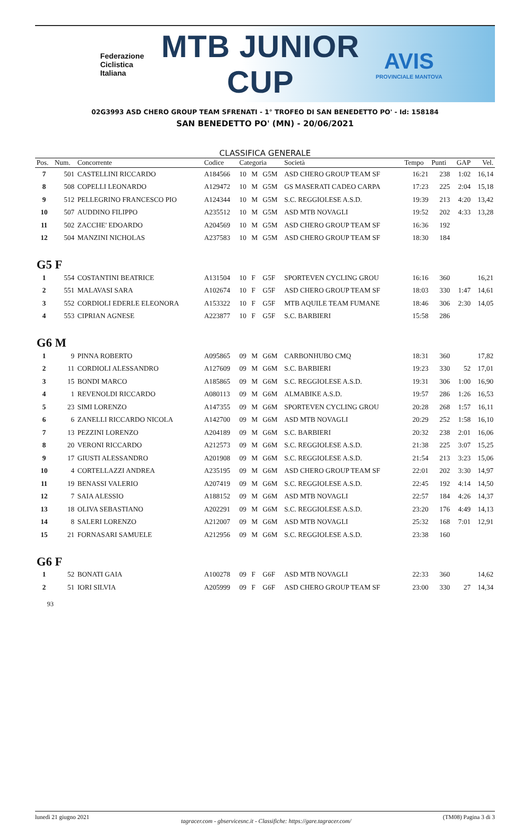Federazione
Ciclistica
Italiana
MTB JUNIOR CUP
AVIS
PROVINCIALE MANTOVA
02G3993 ASD CHERO GROUP TEAM SFRENATI - 1° TROFEO DI SAN BENEDETTO PO' - Id: 158184
SAN BENEDETTO PO' (MN) - 20/06/2021
CLASSIFICA GENERALE
| Pos. | Num. | Concorrente | Codice | Categoria | | | Società | Tempo | Punti | GAP | Vel. |
| --- | --- | --- | --- | --- | --- | --- | --- | --- | --- | --- | --- |
| 7 | 501 | CASTELLINI RICCARDO | A184566 | 10 | M | G5M | ASD CHERO GROUP TEAM SF | 16:21 | 238 | 1:02 | 16,14 |
| 8 | 508 | COPELLI LEONARDO | A129472 | 10 | M | G5M | GS MASERATI CADEO CARPA | 17:23 | 225 | 2:04 | 15,18 |
| 9 | 512 | PELLEGRINO FRANCESCO PIO | A124344 | 10 | M | G5M | S.C. REGGIOLESE A.S.D. | 19:39 | 213 | 4:20 | 13,42 |
| 10 | 507 | AUDDINO FILIPPO | A235512 | 10 | M | G5M | ASD MTB NOVAGLI | 19:52 | 202 | 4:33 | 13,28 |
| 11 | 502 | ZACCHE' EDOARDO | A204569 | 10 | M | G5M | ASD CHERO GROUP TEAM SF | 16:36 | 192 | | |
| 12 | 504 | MANZINI NICHOLAS | A237583 | 10 | M | G5M | ASD CHERO GROUP TEAM SF | 18:30 | 184 | | |
| G5 F | | | | | | | | | | | |
| 1 | 554 | COSTANTINI BEATRICE | A131504 | 10 | F | G5F | SPORTEVEN CYCLING GROU | 16:16 | 360 | | 16,21 |
| 2 | 551 | MALAVASI SARA | A102674 | 10 | F | G5F | ASD CHERO GROUP TEAM SF | 18:03 | 330 | 1:47 | 14,61 |
| 3 | 552 | CORDIOLI EDERLE ELEONORA | A153322 | 10 | F | G5F | MTB AQUILE TEAM FUMANE | 18:46 | 306 | 2:30 | 14,05 |
| 4 | 553 | CIPRIAN AGNESE | A223877 | 10 | F | G5F | S.C. BARBIERI | 15:58 | 286 | | |
| G6 M | | | | | | | | | | | |
| 1 | 9 | PINNA ROBERTO | A095865 | 09 | M | G6M | CARBONHUBO CMQ | 18:31 | 360 | | 17,82 |
| 2 | 11 | CORDIOLI ALESSANDRO | A127609 | 09 | M | G6M | S.C. BARBIERI | 19:23 | 330 | 52 | 17,01 |
| 3 | 15 | BONDI MARCO | A185865 | 09 | M | G6M | S.C. REGGIOLESE A.S.D. | 19:31 | 306 | 1:00 | 16,90 |
| 4 | 1 | REVENOLDI RICCARDO | A080113 | 09 | M | G6M | ALMABIKE A.S.D. | 19:57 | 286 | 1:26 | 16,53 |
| 5 | 23 | SIMI LORENZO | A147355 | 09 | M | G6M | SPORTEVEN CYCLING GROU | 20:28 | 268 | 1:57 | 16,11 |
| 6 | 6 | ZANELLI RICCARDO NICOLA | A142700 | 09 | M | G6M | ASD MTB NOVAGLI | 20:29 | 252 | 1:58 | 16,10 |
| 7 | 13 | PEZZINI LORENZO | A204189 | 09 | M | G6M | S.C. BARBIERI | 20:32 | 238 | 2:01 | 16,06 |
| 8 | 20 | VERONI RICCARDO | A212573 | 09 | M | G6M | S.C. REGGIOLESE A.S.D. | 21:38 | 225 | 3:07 | 15,25 |
| 9 | 17 | GIUSTI ALESSANDRO | A201908 | 09 | M | G6M | S.C. REGGIOLESE A.S.D. | 21:54 | 213 | 3:23 | 15,06 |
| 10 | 4 | CORTELLAZZI ANDREA | A235195 | 09 | M | G6M | ASD CHERO GROUP TEAM SF | 22:01 | 202 | 3:30 | 14,97 |
| 11 | 19 | BENASSI VALERIO | A207419 | 09 | M | G6M | S.C. REGGIOLESE A.S.D. | 22:45 | 192 | 4:14 | 14,50 |
| 12 | 7 | SAIA ALESSIO | A188152 | 09 | M | G6M | ASD MTB NOVAGLI | 22:57 | 184 | 4:26 | 14,37 |
| 13 | 18 | OLIVA SEBASTIANO | A202291 | 09 | M | G6M | S.C. REGGIOLESE A.S.D. | 23:20 | 176 | 4:49 | 14,13 |
| 14 | 8 | SALERI LORENZO | A212007 | 09 | M | G6M | ASD MTB NOVAGLI | 25:32 | 168 | 7:01 | 12,91 |
| 15 | 21 | FORNASARI SAMUELE | A212956 | 09 | M | G6M | S.C. REGGIOLESE A.S.D. | 23:38 | 160 | | |
| G6 F | | | | | | | | | | | |
| 1 | 52 | BONATI GAIA | A100278 | 09 | F | G6F | ASD MTB NOVAGLI | 22:33 | 360 | | 14,62 |
| 2 | 51 | IORI SILVIA | A205999 | 09 | F | G6F | ASD CHERO GROUP TEAM SF | 23:00 | 330 | 27 | 14,34 |
93
lunedì 21 giugno 2021 tagracer.com - gbservicesnc.it - Classifiche: https://gare.tagracer.com/ (TM08) Pagina 3 di 3